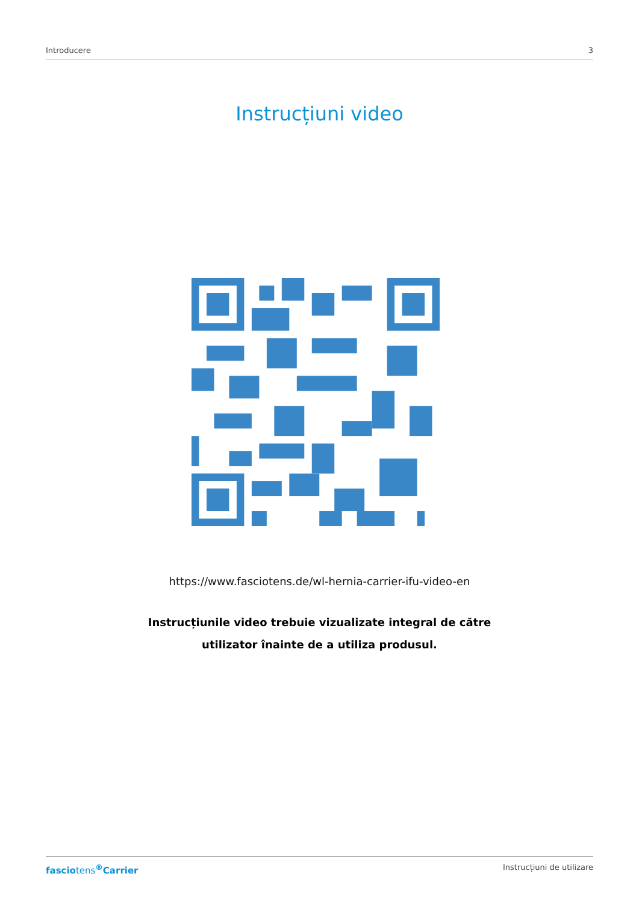Introducere 3
Instrucțiuni video
https://www.fasciotens.de/wl-hernia-carrier-ifu-video-en
Instrucțiunile video trebuie vizualizate integral de către
utilizator înainte de a utiliza produsul.
fasciotens<sup>®</sup>Carrier Instrucțiuni de utilizare